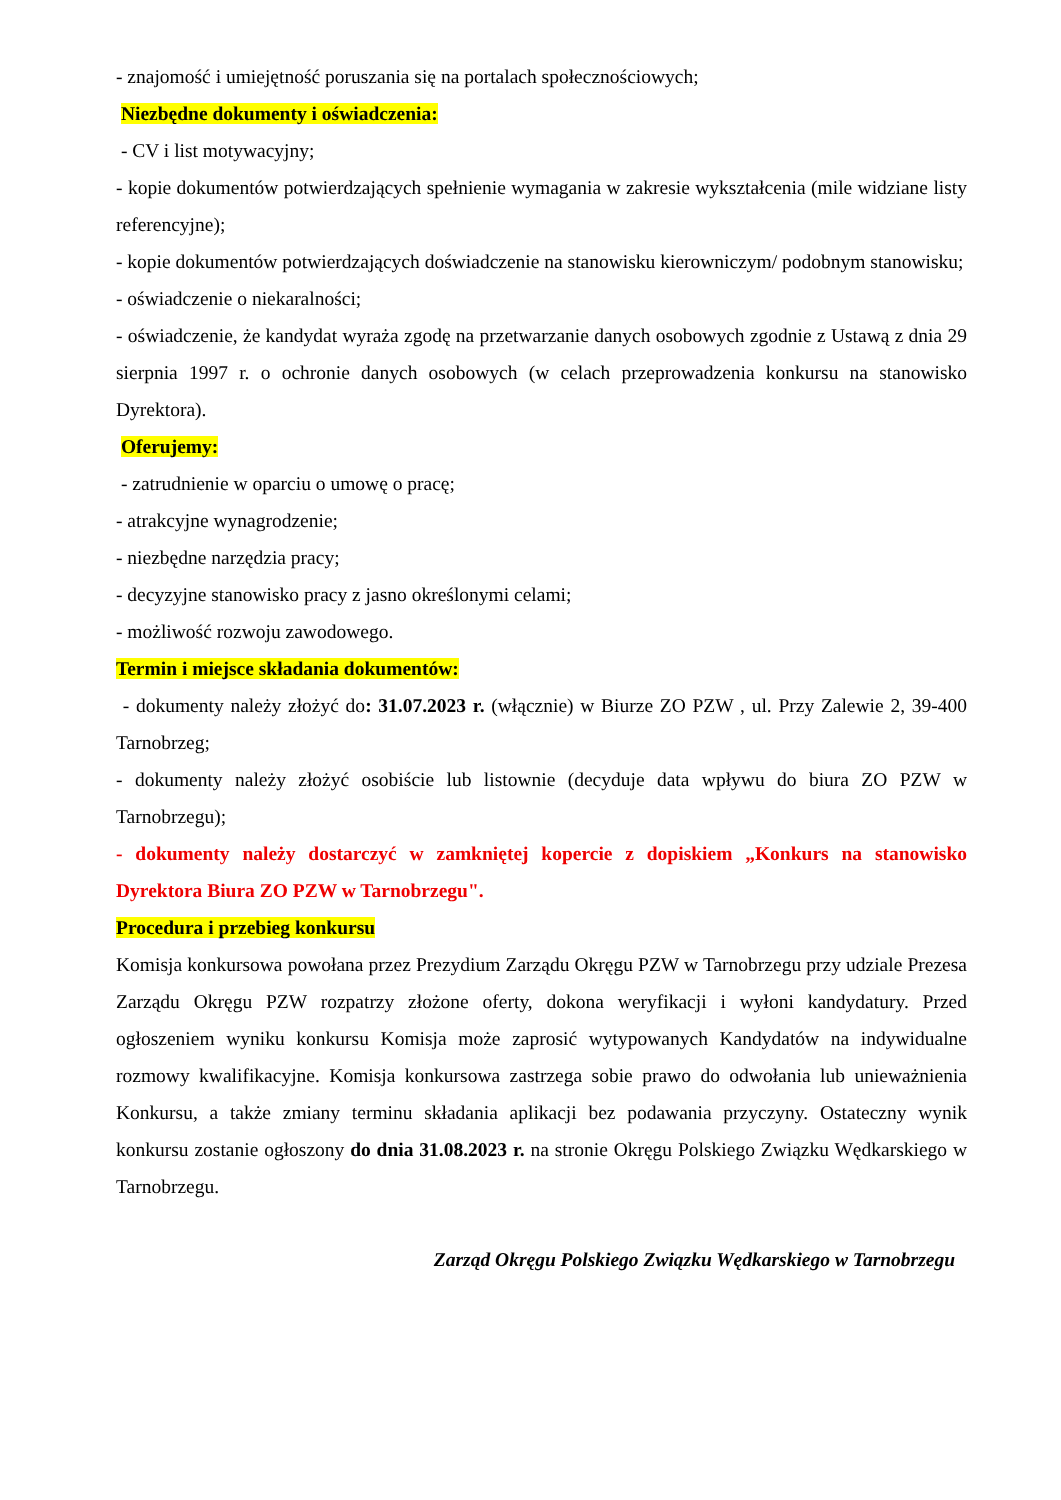- znajomość i umiejętność poruszania się na portalach społecznościowych;
Niezbędne dokumenty i oświadczenia:
- CV i list motywacyjny;
- kopie dokumentów potwierdzających spełnienie wymagania w zakresie wykształcenia (mile widziane listy referencyjne);
- kopie dokumentów potwierdzających doświadczenie na stanowisku kierowniczym/ podobnym stanowisku;
- oświadczenie o niekaralności;
- oświadczenie, że kandydat wyraża zgodę na przetwarzanie danych osobowych zgodnie z Ustawą z dnia 29 sierpnia 1997 r. o ochronie danych osobowych (w celach przeprowadzenia konkursu na stanowisko Dyrektora).
Oferujemy:
- zatrudnienie w oparciu o umowę o pracę;
- atrakcyjne wynagrodzenie;
- niezbędne narzędzia pracy;
- decyzyjne stanowisko pracy z jasno określonymi celami;
- możliwość rozwoju zawodowego.
Termin i miejsce składania dokumentów:
- dokumenty należy złożyć do: 31.07.2023 r. (włącznie) w Biurze ZO PZW , ul. Przy Zalewie 2, 39-400 Tarnobrzeg;
- dokumenty należy złożyć osobiście lub listownie (decyduje data wpływu do biura ZO PZW w Tarnobrzegu);
- dokumenty należy dostarczyć w zamkniętej kopercie z dopiskiem „Konkurs na stanowisko Dyrektora Biura ZO PZW w Tarnobrzegu".
Procedura i przebieg konkursu
Komisja konkursowa powołana przez Prezydium Zarządu Okręgu PZW w Tarnobrzegu przy udziale Prezesa Zarządu Okręgu PZW rozpatrzy złożone oferty, dokona weryfikacji i wyłoni kandydatury. Przed ogłoszeniem wyniku konkursu Komisja może zaprosić wytypowanych Kandydatów na indywidualne rozmowy kwalifikacyjne. Komisja konkursowa zastrzega sobie prawo do odwołania lub unieważnienia Konkursu, a także zmiany terminu składania aplikacji bez podawania przyczyny. Ostateczny wynik konkursu zostanie ogłoszony do dnia 31.08.2023 r. na stronie Okręgu Polskiego Związku Wędkarskiego w Tarnobrzegu.
Zarząd Okręgu Polskiego Związku Wędkarskiego w Tarnobrzegu